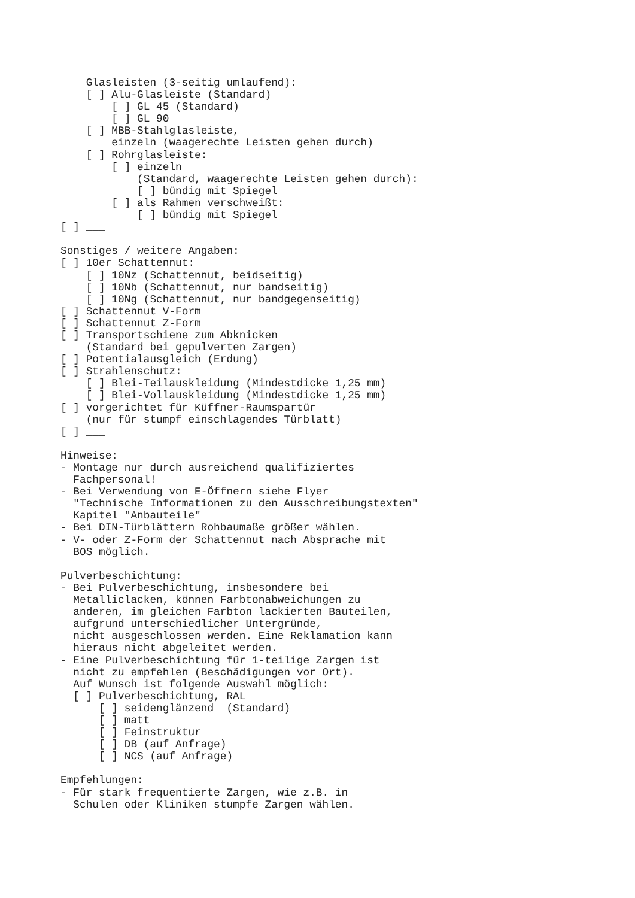Glasleisten (3-seitig umlaufend):
    [ ] Alu-Glasleiste (Standard)
        [ ] GL 45 (Standard)
        [ ] GL 90
    [ ] MBB-Stahlglasleiste,
        einzeln (waagerechte Leisten gehen durch)
    [ ] Rohrglasleiste:
        [ ] einzeln
            (Standard, waagerechte Leisten gehen durch):
            [ ] bündig mit Spiegel
        [ ] als Rahmen verschweißt:
            [ ] bündig mit Spiegel
[ ] ___

Sonstiges / weitere Angaben:
[ ] 10er Schattennut:
    [ ] 10Nz (Schattennut, beidseitig)
    [ ] 10Nb (Schattennut, nur bandseitig)
    [ ] 10Ng (Schattennut, nur bandgegenseitig)
[ ] Schattennut V-Form
[ ] Schattennut Z-Form
[ ] Transportschiene zum Abknicken
    (Standard bei gepulverten Zargen)
[ ] Potentialausgleich (Erdung)
[ ] Strahlenschutz:
    [ ] Blei-Teilauskleidung (Mindestdicke 1,25 mm)
    [ ] Blei-Vollauskleidung (Mindestdicke 1,25 mm)
[ ] vorgerichtet für Küffner-Raumspartür
    (nur für stumpf einschlagendes Türblatt)
[ ] ___

Hinweise:
- Montage nur durch ausreichend qualifiziertes
  Fachpersonal!
- Bei Verwendung von E-Öffnern siehe Flyer
  "Technische Informationen zu den Ausschreibungstexten"
  Kapitel "Anbauteile"
- Bei DIN-Türblättern Rohbaumaße größer wählen.
- V- oder Z-Form der Schattennut nach Absprache mit
  BOS möglich.

Pulverbeschichtung:
- Bei Pulverbeschichtung, insbesondere bei
  Metalliclacken, können Farbtonabweichungen zu
  anderen, im gleichen Farbton lackierten Bauteilen,
  aufgrund unterschiedlicher Untergründe,
  nicht ausgeschlossen werden. Eine Reklamation kann
  hieraus nicht abgeleitet werden.
- Eine Pulverbeschichtung für 1-teilige Zargen ist
  nicht zu empfehlen (Beschädigungen vor Ort).
  Auf Wunsch ist folgende Auswahl möglich:
  [ ] Pulverbeschichtung, RAL ___
      [ ] seidenglänzend  (Standard)
      [ ] matt
      [ ] Feinstruktur
      [ ] DB (auf Anfrage)
      [ ] NCS (auf Anfrage)

Empfehlungen:
- Für stark frequentierte Zargen, wie z.B. in
  Schulen oder Kliniken stumpfe Zargen wählen.